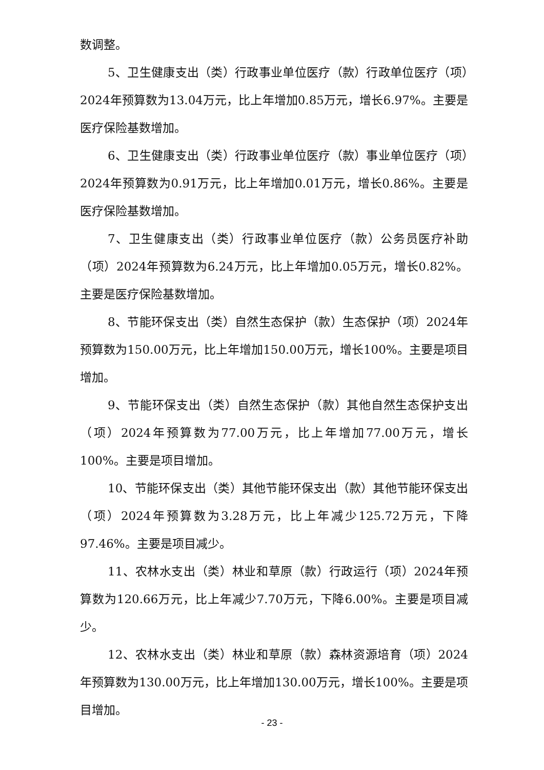数调整。
5、卫生健康支出（类）行政事业单位医疗（款）行政单位医疗（项）2024年预算数为13.04万元，比上年增加0.85万元，增长6.97%。主要是医疗保险基数增加。
6、卫生健康支出（类）行政事业单位医疗（款）事业单位医疗（项）2024年预算数为0.91万元，比上年增加0.01万元，增长0.86%。主要是医疗保险基数增加。
7、卫生健康支出（类）行政事业单位医疗（款）公务员医疗补助（项）2024年预算数为6.24万元，比上年增加0.05万元，增长0.82%。主要是医疗保险基数增加。
8、节能环保支出（类）自然生态保护（款）生态保护（项）2024年预算数为150.00万元，比上年增加150.00万元，增长100%。主要是项目增加。
9、节能环保支出（类）自然生态保护（款）其他自然生态保护支出（项）2024年预算数为77.00万元，比上年增加77.00万元，增长100%。主要是项目增加。
10、节能环保支出（类）其他节能环保支出（款）其他节能环保支出（项）2024年预算数为3.28万元，比上年减少125.72万元，下降97.46%。主要是项目减少。
11、农林水支出（类）林业和草原（款）行政运行（项）2024年预算数为120.66万元，比上年减少7.70万元，下降6.00%。主要是项目减少。
12、农林水支出（类）林业和草原（款）森林资源培育（项）2024年预算数为130.00万元，比上年增加130.00万元，增长100%。主要是项目增加。
- 23 -